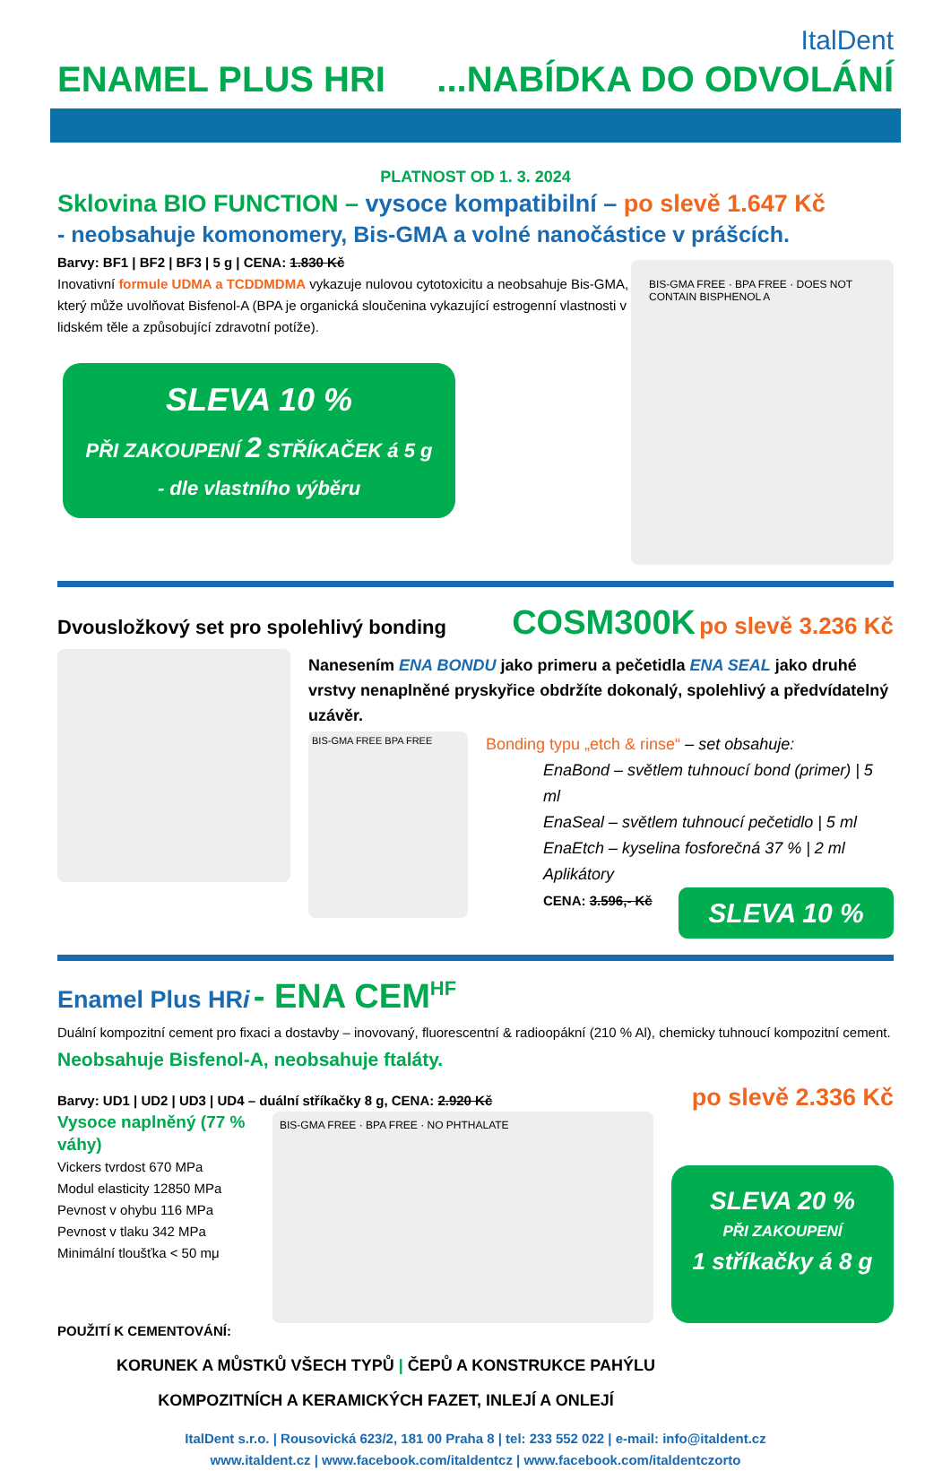ItalDent
ENAMEL PLUS HRI...NABÍDKA DO ODVOLÁNÍ
PLATNOST OD 1. 3. 2024
Sklovina BIO FUNCTION – vysoce kompatibilní – po slevě 1.647 Kč
- neobsahuje komonomery, Bis-GMA a volné nanočástice v prášcích.
Barvy: BF1 | BF2 | BF3 | 5 g | CENA: 1.830 Kč
Inovativní formule UDMA a TCDDMDMA vykazuje nulovou cytotoxicitu a neobsahuje Bis-GMA, který může uvolňovat Bisfenol-A (BPA je organická sloučenina vykazující estrogenní vlastnosti v lidském těle a způsobující zdravotní potíže).
SLEVA 10 %
PŘI ZAKOUPENÍ 2 STŘÍKAČEK á 5 g
- dle vlastního výběru
BIS-GMA FREE · BPA FREE · DOES NOT CONTAIN BISPHENOL A
Dvousložkový set pro spolehlivý bonding COSM300K po slevě 3.236 Kč
Nanesením ENA BONDU jako primeru a pečetidla ENA SEAL jako druhé vrstvy nenaplněné pryskyřice obdržíte dokonalý, spolehlivý a předvídatelný uzávěr.
BIS-GMA FREE BPA FREE
Bonding typu „etch & rinse“ – set obsahuje:
EnaBond – světlem tuhnoucí bond (primer) | 5 ml
EnaSeal – světlem tuhnoucí pečetidlo | 5 ml
EnaEtch – kyselina fosforečná 37 % | 2 ml
Aplikátory
CENA: 3.596,- Kč
SLEVA 10 %
Enamel Plus HRi - ENA CEM<sup>HF</sup>
Duální kompozitní cement pro fixaci a dostavby – inovovaný, fluorescentní & radioopákní (210 % Al), chemicky tuhnoucí kompozitní cement. Neobsahuje Bisfenol-A, neobsahuje ftaláty.
Barvy: UD1 | UD2 | UD3 | UD4 – duální stříkačky 8 g, CENA: 2.920 Kč po slevě 2.336 Kč
Vysoce naplněný (77 % váhy)
Vickers tvrdost 670 MPa
Modul elasticity 12850 MPa
Pevnost v ohybu 116 MPa
Pevnost v tlaku 342 MPa
Minimální tloušťka < 50 mμ
BIS-GMA FREE · BPA FREE · NO PHTHALATE
SLEVA 20 %
PŘI ZAKOUPENÍ
1 stříkačky á 8 g
POUŽITÍ K CEMENTOVÁNÍ:
KORUNEK A MŮSTKŮ VŠECH TYPŮ | ČEPŮ A KONSTRUKCE PAHÝLU
KOMPOZITNÍCH A KERAMICKÝCH FAZET, INLEJÍ A ONLEJÍ
ItalDent s.r.o. | Rousovická 623/2, 181 00 Praha 8 | tel: 233 552 022 | e-mail: info@italdent.cz
www.italdent.cz | www.facebook.com/italdentcz | www.facebook.com/italdentczorto